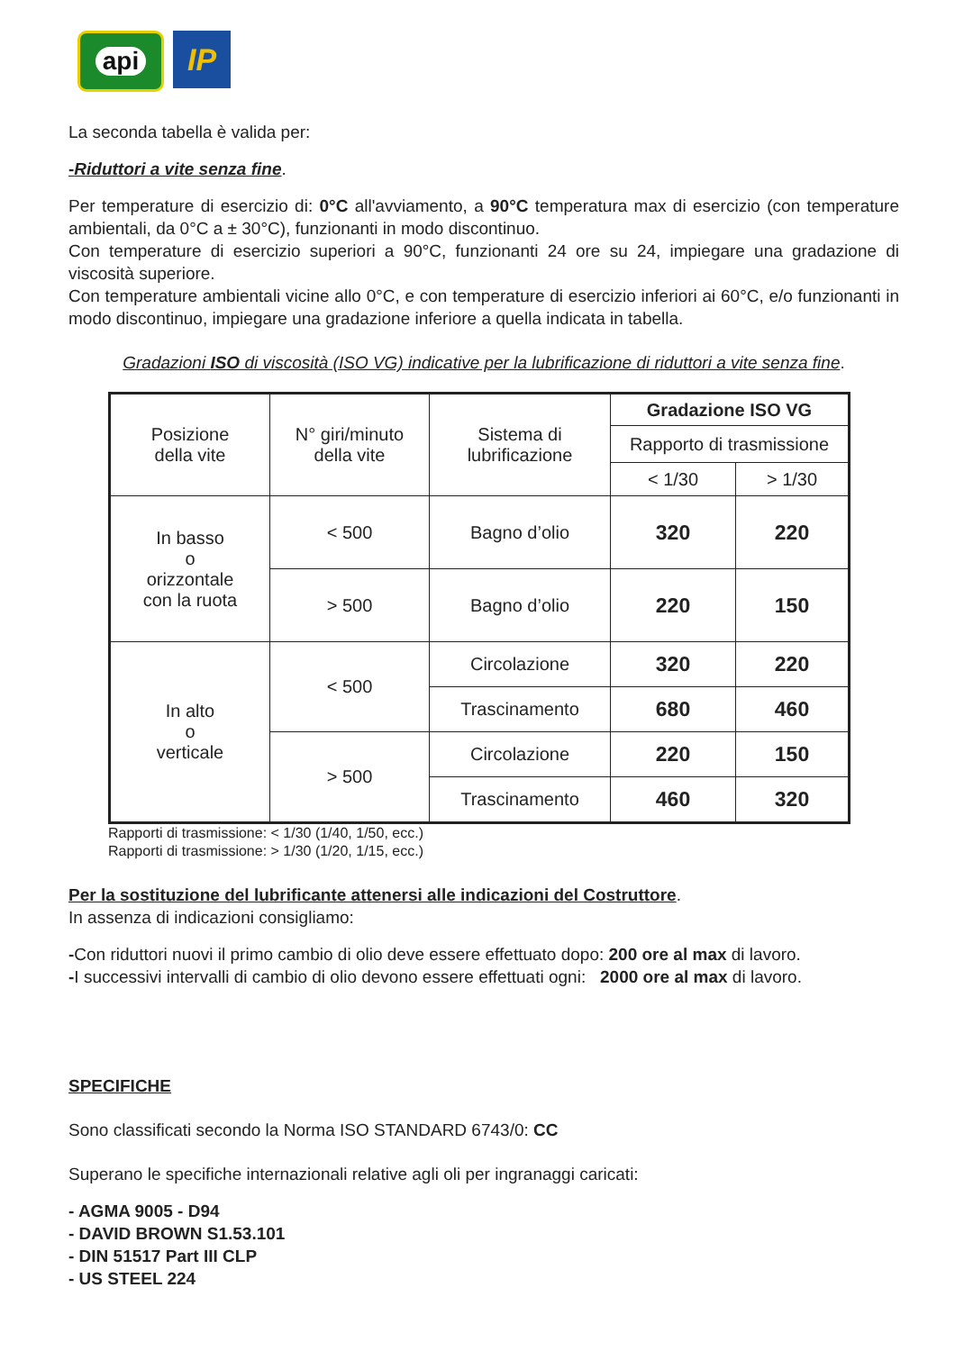api
IP
La seconda tabella è valida per:
-Riduttori a vite senza fine.
Per temperature di esercizio di: 0°C all'avviamento, a 90°C temperatura max di esercizio (con temperature ambientali, da 0°C a ± 30°C), funzionanti in modo discontinuo.
Con temperature di esercizio superiori a 90°C, funzionanti 24 ore su 24, impiegare una gradazione di viscosità superiore.
Con temperature ambientali vicine allo 0°C, e con temperature di esercizio inferiori ai 60°C, e/o funzionanti in modo discontinuo, impiegare una gradazione inferiore a quella indicata in tabella.
Gradazioni ISO di viscosità (ISO VG) indicative per la lubrificazione di riduttori a vite senza fine.
| Posizione della vite | N° giri/minuto della vite | Sistema di lubrificazione | Gradazione ISO VG | |
| --- | --- | --- | --- | --- |
| | | | Rapporto di trasmissione | |
| | | | < 1/30 | > 1/30 |
| In basso o orizzontale con la ruota | < 500 | Bagno d’olio | 320 | 220 |
| | > 500 | Bagno d’olio | 220 | 150 |
| In alto o verticale | < 500 | Circolazione | 320 | 220 |
| | | Trascinamento | 680 | 460 |
| | > 500 | Circolazione | 220 | 150 |
| | | Trascinamento | 460 | 320 |
Rapporti di trasmissione: < 1/30 (1/40, 1/50, ecc.)
Rapporti di trasmissione: > 1/30 (1/20, 1/15, ecc.)
Per la sostituzione del lubrificante attenersi alle indicazioni del Costruttore.
In assenza di indicazioni consigliamo:
-Con riduttori nuovi il primo cambio di olio deve essere effettuato dopo: 200 ore al max di lavoro.
-I successivi intervalli di cambio di olio devono essere effettuati ogni: 2000 ore al max di lavoro.
SPECIFICHE
Sono classificati secondo la Norma ISO STANDARD 6743/0: CC
Superano le specifiche internazionali relative agli oli per ingranaggi caricati:
- AGMA 9005 - D94
- DAVID BROWN S1.53.101
- DIN 51517 Part III CLP
- US STEEL 224